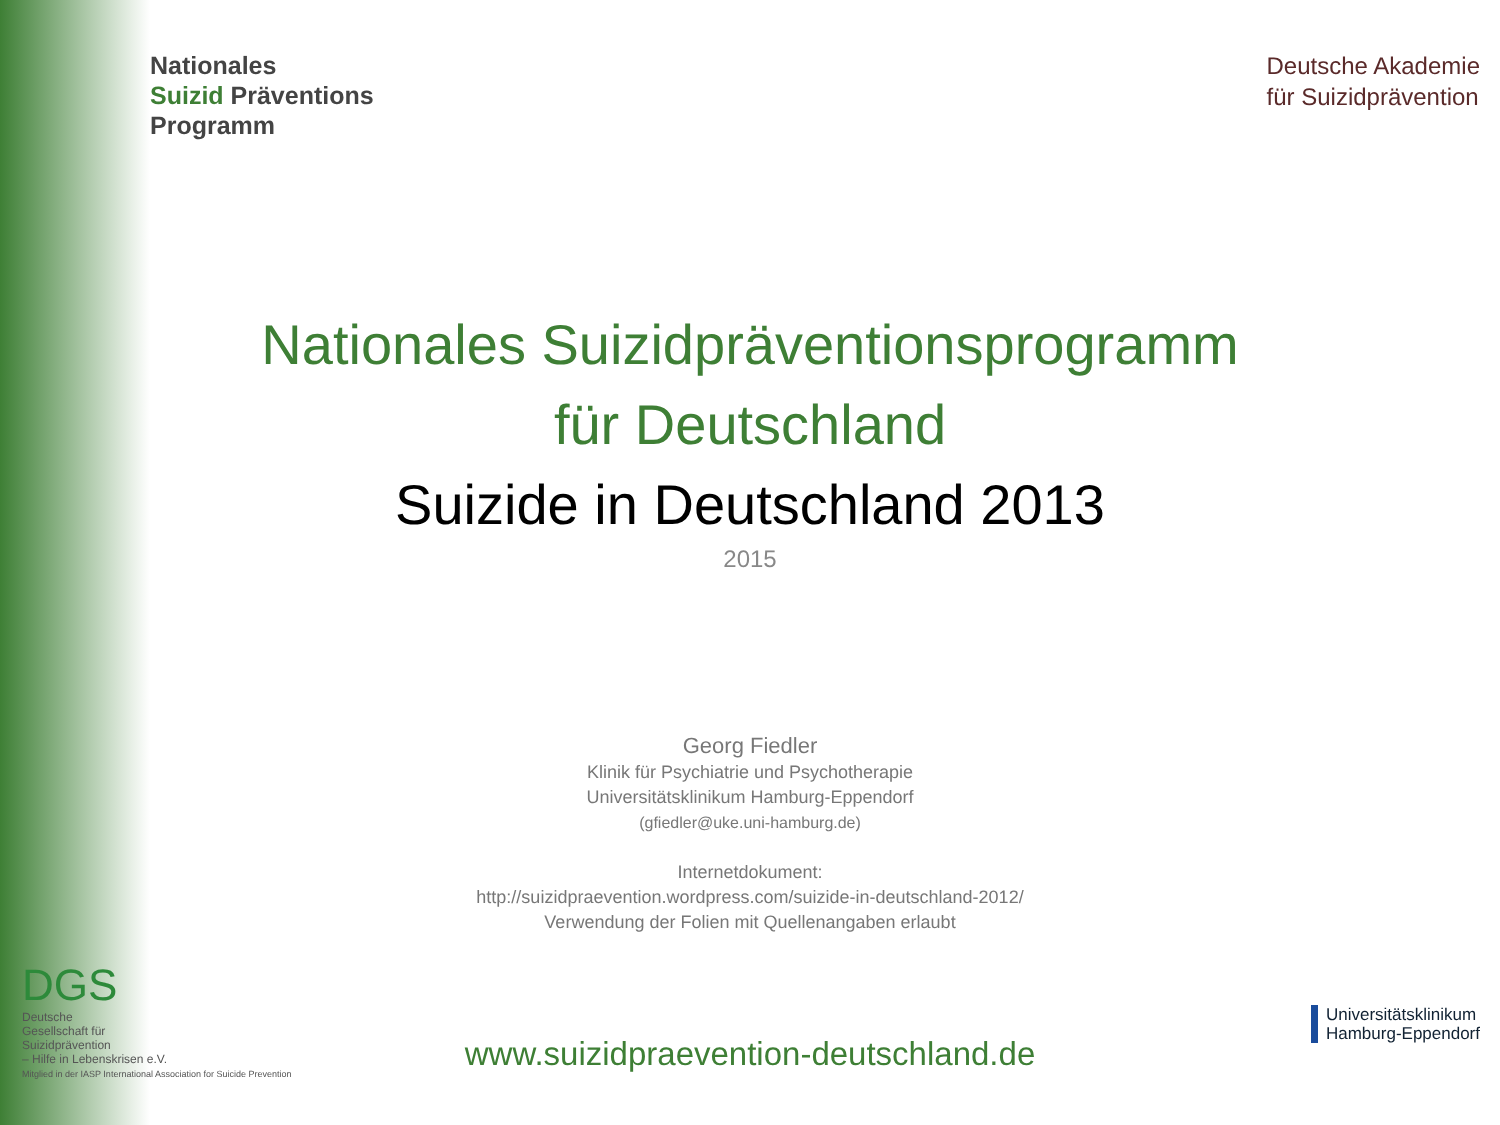Nationales
Suizid Präventions
Programm
Deutsche Akademie
für Suizidprävention
Nationales Suizidpräventionsprogramm
für Deutschland
Suizide in Deutschland 2013
2015
Georg Fiedler
Klinik für Psychiatrie und Psychotherapie
Universitätsklinikum Hamburg-Eppendorf
(gfiedler@uke.uni-hamburg.de)
Internetdokument:
http://suizidpraevention.wordpress.com/suizide-in-deutschland-2012/
Verwendung der Folien mit Quellenangaben erlaubt
www.suizidpraevention-deutschland.de
DGS
Deutsche
Gesellschaft für
Suizidprävention
– Hilfe in Lebenskrisen e.V.
Mitglied in der IASP International Association for Suicide Prevention
Universitätsklinikum
Hamburg-Eppendorf